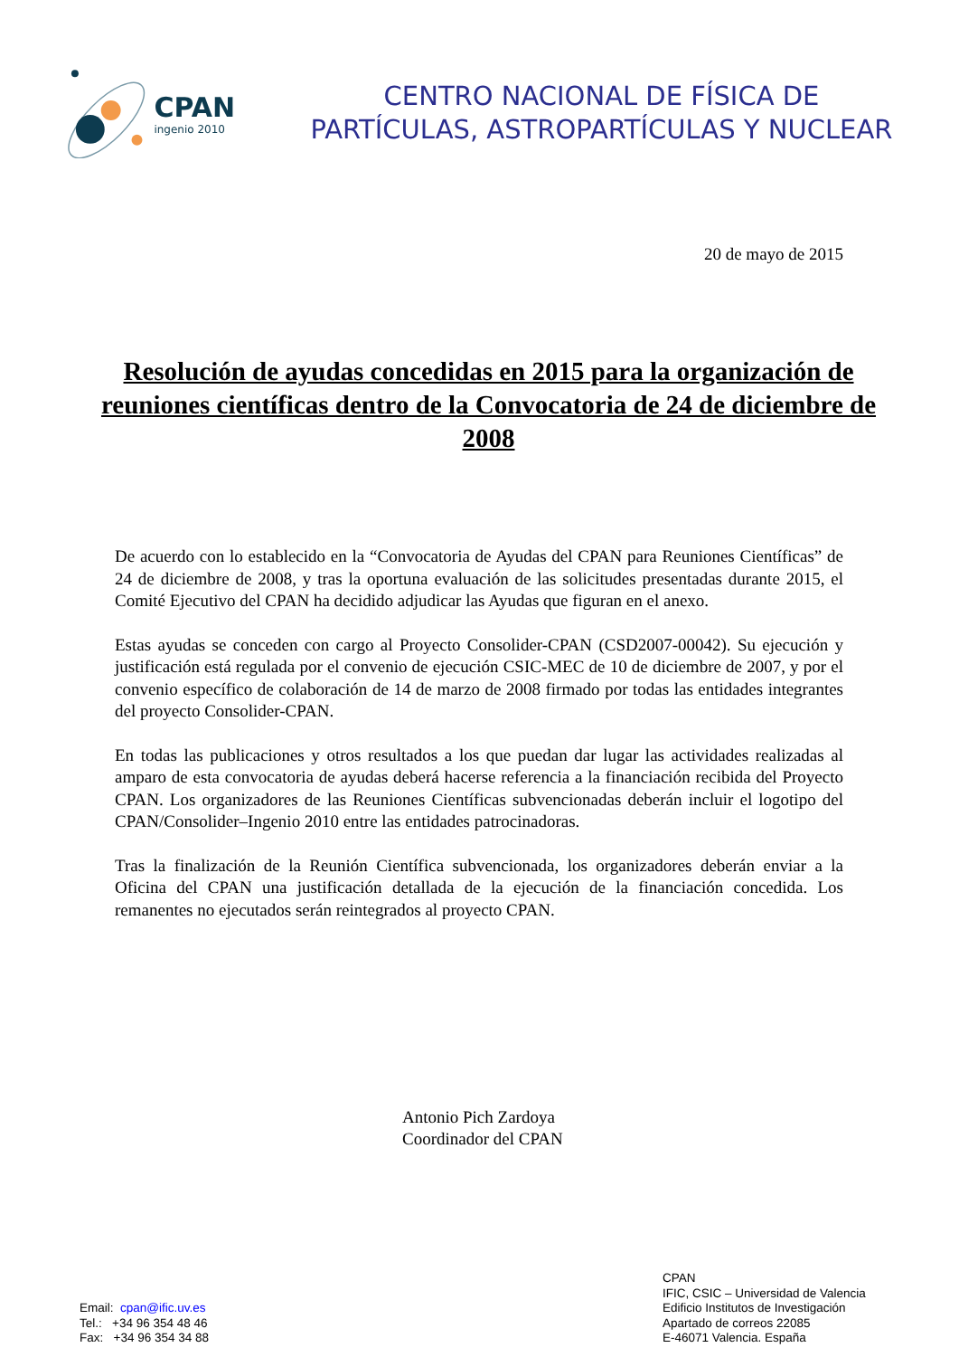CPAN
ingenio 2010
CENTRO NACIONAL DE FÍSICA DE
PARTÍCULAS, ASTROPARTÍCULAS Y NUCLEAR
20 de mayo de 2015
Resolución de ayudas concedidas en 2015 para la organización de reuniones científicas dentro de la Convocatoria de 24 de diciembre de 2008
De acuerdo con lo establecido en la “Convocatoria de Ayudas del CPAN para Reuniones Científicas” de 24 de diciembre de 2008, y tras la oportuna evaluación de las solicitudes presentadas durante 2015, el Comité Ejecutivo del CPAN ha decidido adjudicar las Ayudas que figuran en el anexo.
Estas ayudas se conceden con cargo al Proyecto Consolider-CPAN (CSD2007-00042). Su ejecución y justificación está regulada por el convenio de ejecución CSIC-MEC de 10 de diciembre de 2007, y por el convenio específico de colaboración de 14 de marzo de 2008 firmado por todas las entidades integrantes del proyecto Consolider-CPAN.
En todas las publicaciones y otros resultados a los que puedan dar lugar las actividades realizadas al amparo de esta convocatoria de ayudas deberá hacerse referencia a la financiación recibida del Proyecto CPAN. Los organizadores de las Reuniones Científicas subvencionadas deberán incluir el logotipo del CPAN/Consolider–Ingenio 2010 entre las entidades patrocinadoras.
Tras la finalización de la Reunión Científica subvencionada, los organizadores deberán enviar a la Oficina del CPAN una justificación detallada de la ejecución de la financiación concedida. Los remanentes no ejecutados serán reintegrados al proyecto CPAN.
Antonio Pich Zardoya
Coordinador del CPAN
Email: cpan@ific.uv.es
Tel.: +34 96 354 48 46
Fax: +34 96 354 34 88
CPAN
IFIC, CSIC – Universidad de Valencia
Edificio Institutos de Investigación
Apartado de correos 22085
E-46071 Valencia. España